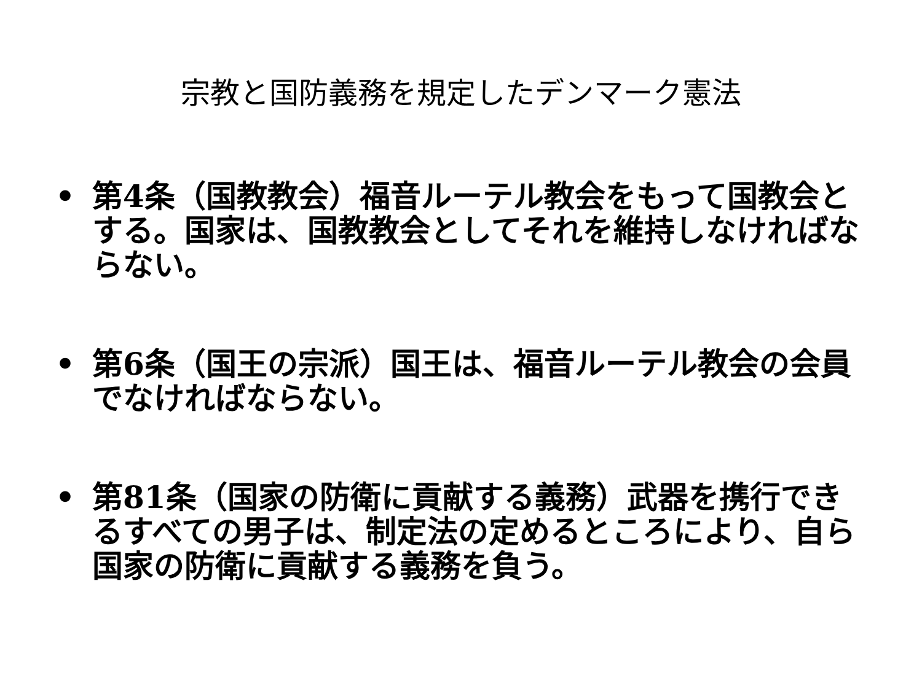宗教と国防義務を規定したデンマーク憲法
• 第4条（国教教会）福音ルーテル教会をもって国教会とする。国家は、国教教会としてそれを維持しなければならない。
• 第6条（国王の宗派）国王は、福音ルーテル教会の会員でなければならない。
• 第81条（国家の防衛に貢献する義務）武器を携行できるすべての男子は、制定法の定めるところにより、自ら国家の防衛に貢献する義務を負う。